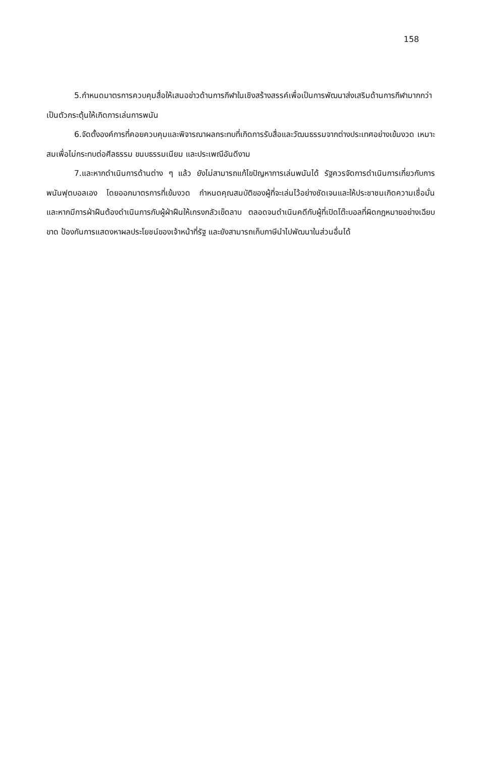158
5.กำหนดมาตรการควบคุมสื่อให้เสนอข่าวด้านการกีฬาในเชิงสร้างสรรค์เพื่อเป็นการพัฒนาส่งเสริมด้านการกีฬามากกว่าเป็นตัวกระตุ้นให้เกิดการเล่นการพนัน
6.จัดตั้งองค์การที่คอยควบคุมและพิจารณาผลกระทบที่เกิดการรับสื่อและวัฒนธรรมจากต่างประเทศอย่างเข้มงวด เหมาะสมเพื่อไม่กระทบต่อศีลธรรม ขนบธรรมเนียม และประเพณีอันดีงาม
7.และหากดำเนินการด้านต่าง ๆ แล้ว ยังไม่สามารถแก้ไขปัญหาการเล่นพนันได้ รัฐควรจัดการดำเนินการเกี่ยวกับการพนันฟุตบอลเอง โดยออกมาตรการที่เข้มงวด กำหนดคุณสมบัติของผู้ที่จะเล่นไว้อย่างชัดเจนและให้ประชาชนเกิดความเชื่อมั่น และหากมีการฝ่าฝืนต้องดำเนินการกับผู้ฝ่าฝืนให้เกรงกลัวเข็ดลาบ ตลอดจนดำเนินคดีกับผู้ที่เปิดโต๊ะบอลที่ผิดกฎหมายอย่างเฉียบขาด ป้องกันการแสดงหาผลประโยชน์ของเจ้าหน้าที่รัฐ และยังสามารถเก็บภาษีนำไปพัฒนาในส่วนอื่นได้